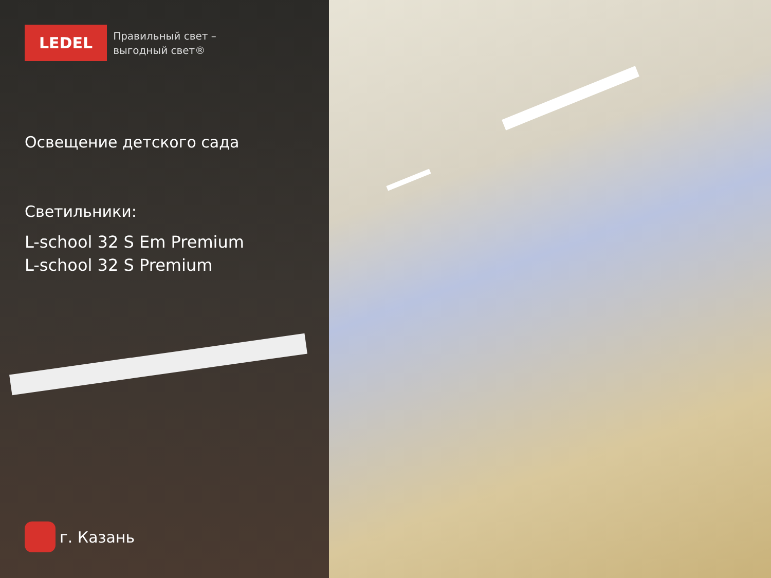LEDEL
Правильный свет –
выгодный свет®
Освещение детского сада
Светильники:
L-school 32 S Em Premium
L-school 32 S Premium
г. Казань